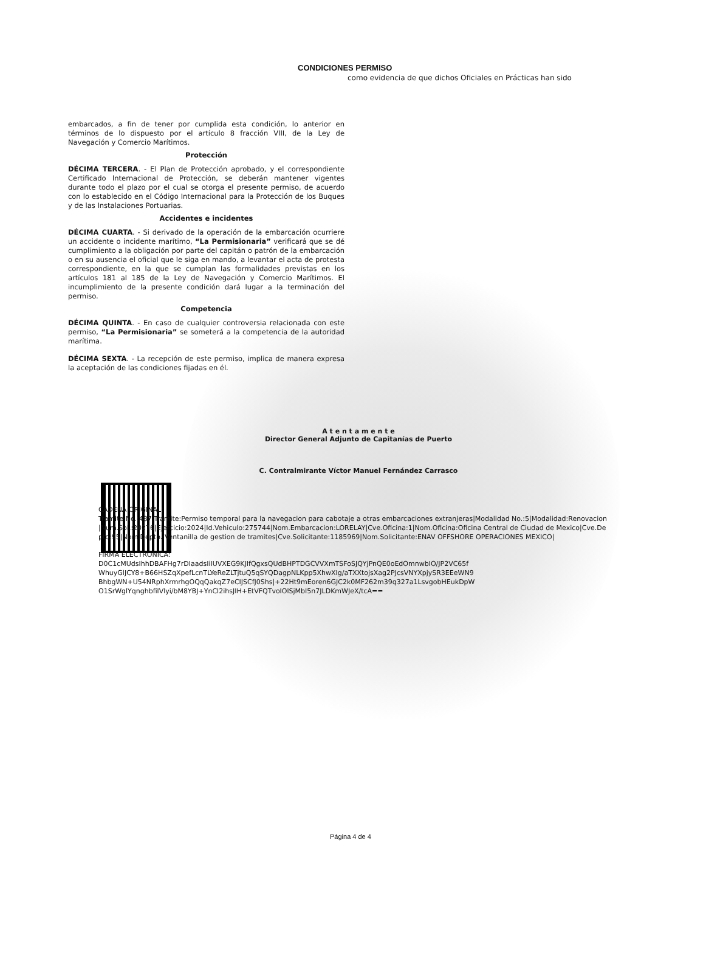CONDICIONES PERMISO
como evidencia de que dichos Oficiales en Prácticas han sido
embarcados, a fin de tener por cumplida esta condición, lo anterior en términos de lo dispuesto por el artículo 8 fracción VIII, de la Ley de Navegación y Comercio Marítimos.
Protección
DÉCIMA TERCERA. - El Plan de Protección aprobado, y el correspondiente Certificado Internacional de Protección, se deberán mantener vigentes durante todo el plazo por el cual se otorga el presente permiso, de acuerdo con lo establecido en el Código Internacional para la Protección de los Buques y de las Instalaciones Portuarias.
Accidentes e incidentes
DÉCIMA CUARTA. - Si derivado de la operación de la embarcación ocurriere un accidente o incidente marítimo, “La Permisionaria” verificará que se dé cumplimiento a la obligación por parte del capitán o patrón de la embarcación o en su ausencia el oficial que le siga en mando, a levantar el acta de protesta correspondiente, en la que se cumplan las formalidades previstas en los artículos 181 al 185 de la Ley de Navegación y Comercio Marítimos. El incumplimiento de la presente condición dará lugar a la terminación del permiso.
Competencia
DÉCIMA QUINTA. - En caso de cualquier controversia relacionada con este permiso, “La Permisionaria” se someterá a la competencia de la autoridad marítima.
DÉCIMA SEXTA. - La recepción de este permiso, implica de manera expresa la aceptación de las condiciones fijadas en él.
A t e n t a m e n t e
Director General Adjunto de Capitanías de Puerto
C. Contralmirante Víctor Manuel Fernández Carrasco
CADENA ORIGINAL:
Tramite No.:487|Tramite:Permiso temporal para la navegacion para cabotaje a otras embarcaciones extranjeras|Modalidad No.:5|Modalidad:Renovacion|Num.Sol.:20276|Ejercicio:2024|Id.Vehiculo:275744|Nom.Embarcacion:LORELAY|Cve.Oficina:1|Nom.Oficina:Oficina Central de Ciudad de Mexico|Cve.Depto:95|Nom.Depto.:Ventanilla de gestion de tramites|Cve.Solicitante:1185969|Nom.Solicitante:ENAV OFFSHORE OPERACIONES MEXICO|
FIRMA ELECTRONICA:
D0C1cMUdsIhhDBAFHg7rDIaadsIiIUVXEG9KJIfQgxsQUdBHPTDGCVVXmTSFoSJQYjPnQE0oEdOmnwbIO/JP2VC65fWhuyGlJCY8+B66HSZqXpefLcnTLYeReZLTjtuQ5qSYQDagpNLKpp5XhwXIg/aTXXtojsXag2PJcsVNYXpjySR3EEeWN9BhbgWN+U54NRphXrmrhgOQqQakqZ7eCIJSCfJ0Shs|+22Ht9mEoren6GJC2k0MF262m39q327a1LsvgobHEukDpWO1SrWglYqnghbfilVlyi/bM8YBJ+YnCl2ihsJIH+EtVFQTvoIOlSjMbI5n7JLDKmWJeX/tcA==
Página 4 de 4